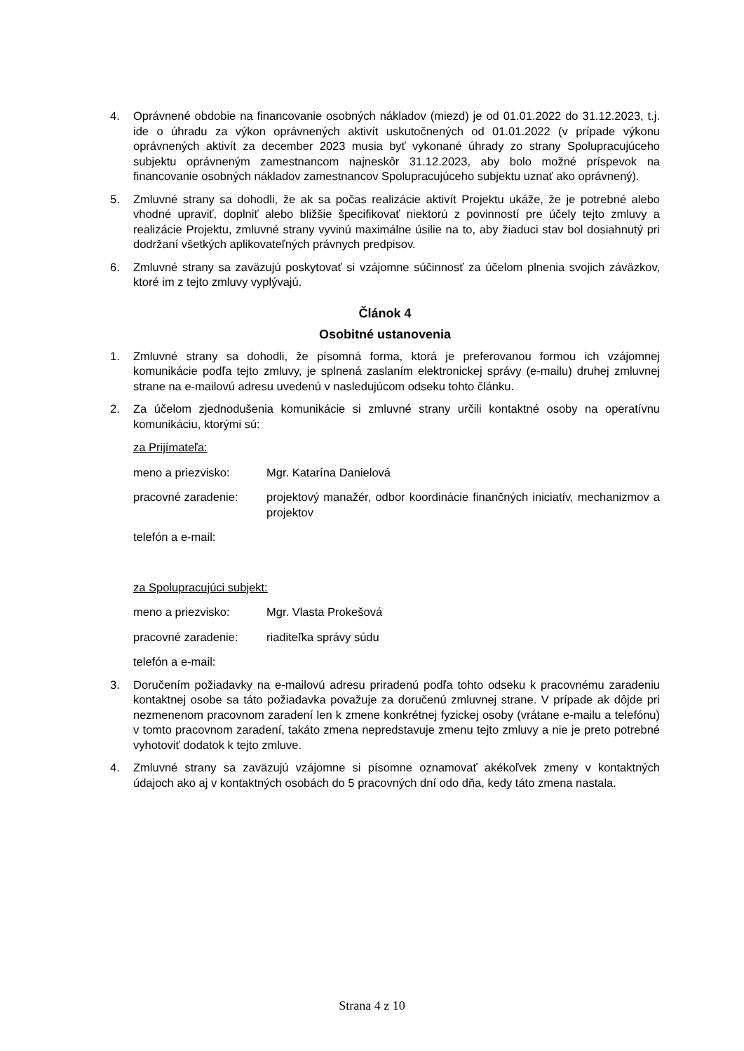4. Oprávnené obdobie na financovanie osobných nákladov (miezd) je od 01.01.2022 do 31.12.2023, t.j. ide o úhradu za výkon oprávnených aktivít uskutočnených od 01.01.2022 (v prípade výkonu oprávnených aktivít za december 2023 musia byť vykonané úhrady zo strany Spolupracujúceho subjektu oprávneným zamestnancom najneskôr 31.12.2023, aby bolo možné príspevok na financovanie osobných nákladov zamestnancov Spolupracujúceho subjektu uznať ako oprávnený).
5. Zmluvné strany sa dohodli, že ak sa počas realizácie aktivít Projektu ukáže, že je potrebné alebo vhodné upraviť, doplniť alebo bližšie špecifikovať niektorú z povinností pre účely tejto zmluvy a realizácie Projektu, zmluvné strany vyvinú maximálne úsilie na to, aby žiaduci stav bol dosiahnutý pri dodržaní všetkých aplikovateľných právnych predpisov.
6. Zmluvné strany sa zaväzujú poskytovať si vzájomne súčinnosť za účelom plnenia svojich záväzkov, ktoré im z tejto zmluvy vyplývajú.
Článok 4
Osobitné ustanovenia
1. Zmluvné strany sa dohodli, že písomná forma, ktorá je preferovanou formou ich vzájomnej komunikácie podľa tejto zmluvy, je splnená zaslaním elektronickej správy (e-mailu) druhej zmluvnej strane na e-mailovú adresu uvedenú v nasledujúcom odseku tohto článku.
2. Za účelom zjednodušenia komunikácie si zmluvné strany určili kontaktné osoby na operatívnu komunikáciu, ktorými sú:
za Prijímateľa:
meno a priezvisko: Mgr. Katarína Danielová
pracovné zaradenie: projektový manažér, odbor koordinácie finančných iniciatív, mechanizmov a projektov
telefón a e-mail:
za Spolupracujúci subjekt:
meno a priezvisko: Mgr. Vlasta Prokešová
pracovné zaradenie: riaditeľka správy súdu
telefón a e-mail:
3. Doručením požiadavky na e-mailovú adresu priradenú podľa tohto odseku k pracovnému zaradeniu kontaktnej osobe sa táto požiadavka považuje za doručenú zmluvnej strane. V prípade ak dôjde pri nezmenenom pracovnom zaradení len k zmene konkrétnej fyzickej osoby (vrátane e-mailu a telefónu) v tomto pracovnom zaradení, takáto zmena nepredstavuje zmenu tejto zmluvy a nie je preto potrebné vyhotoviť dodatok k tejto zmluve.
4. Zmluvné strany sa zaväzujú vzájomne si písomne oznamovať akékoľvek zmeny v kontaktných údajoch ako aj v kontaktných osobách do 5 pracovných dní odo dňa, kedy táto zmena nastala.
Strana 4 z 10